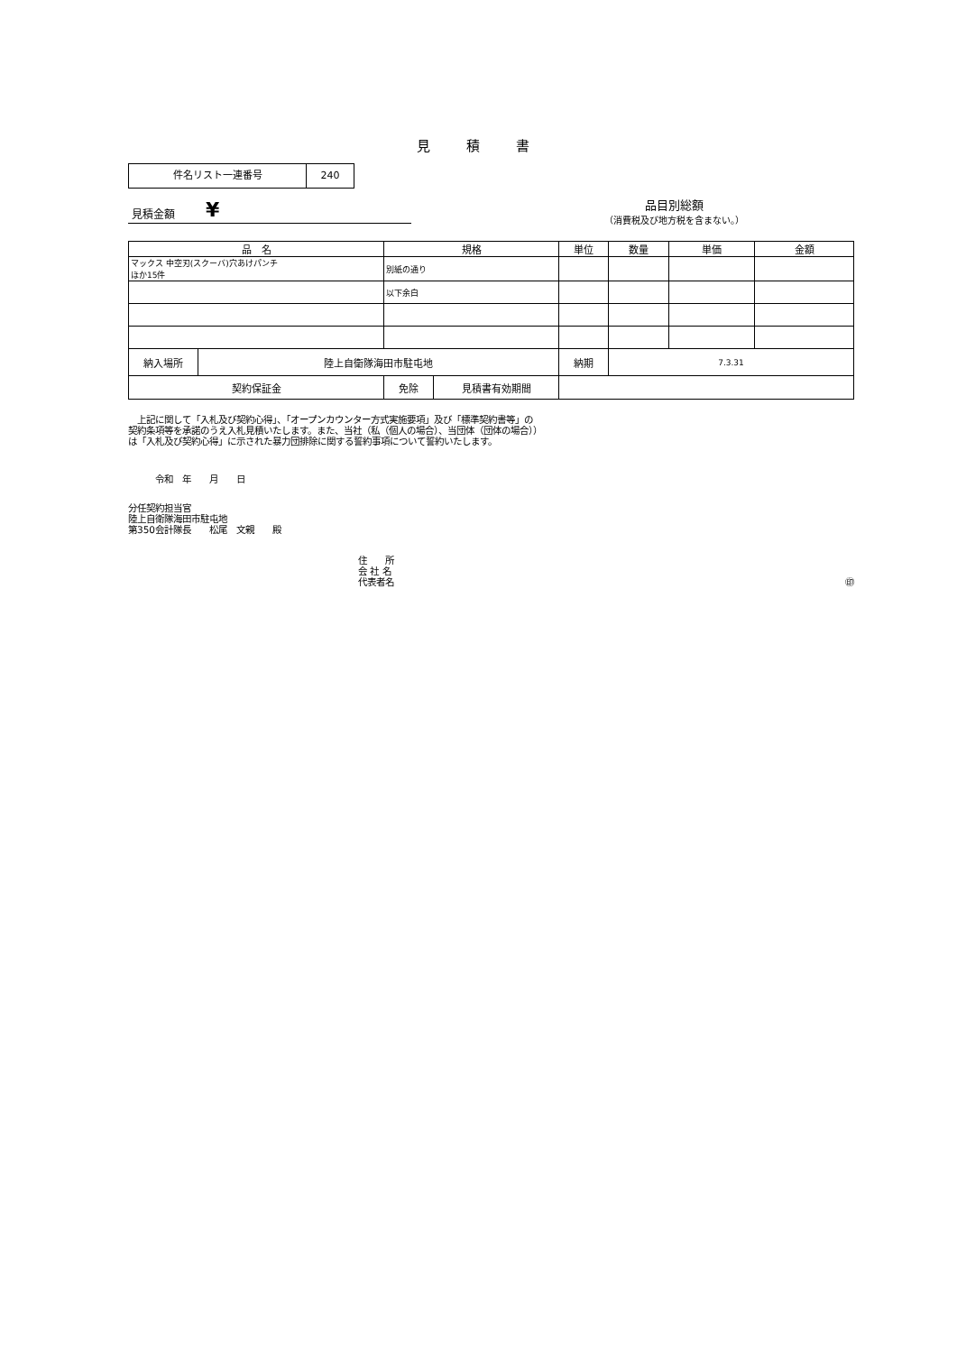見積書
件名リスト一連番号 240
見積金額 ¥
品目別総額
（消費税及び地方税を含まない。）
| 品 名 | | 規格 | | 単位 | 数量 | 単価 | 金額 |
| --- | --- | --- | --- | --- | --- | --- | --- |
| マックス 中空刃(スクーバ)穴あけパンチ ほか15件 | | 別紙の通り | | | | | |
| | | 以下余白 | | | | | |
| 納入場所 | 陸上自衛隊海田市駐屯地 | | | 納期 | 7.3.31 | | |
| 契約保証金 | | 免除 | 見積書有効期間 | | | | |
　上記に関して「入札及び契約心得」、「オープンカウンター方式実施要項」及び「標準契約書等」の
契約条項等を承諾のうえ入札見積いたします。また、当社（私（個人の場合）、当団体（団体の場合））
は「入札及び契約心得」に示された暴力団排除に関する誓約事項について誓約いたします。
令和　年　　月　　日
分任契約担当官
陸上自衛隊海田市駐屯地
第350会計隊長　　松尾　文親　　殿
住　　所
会 社 名
代表者名 ㊞